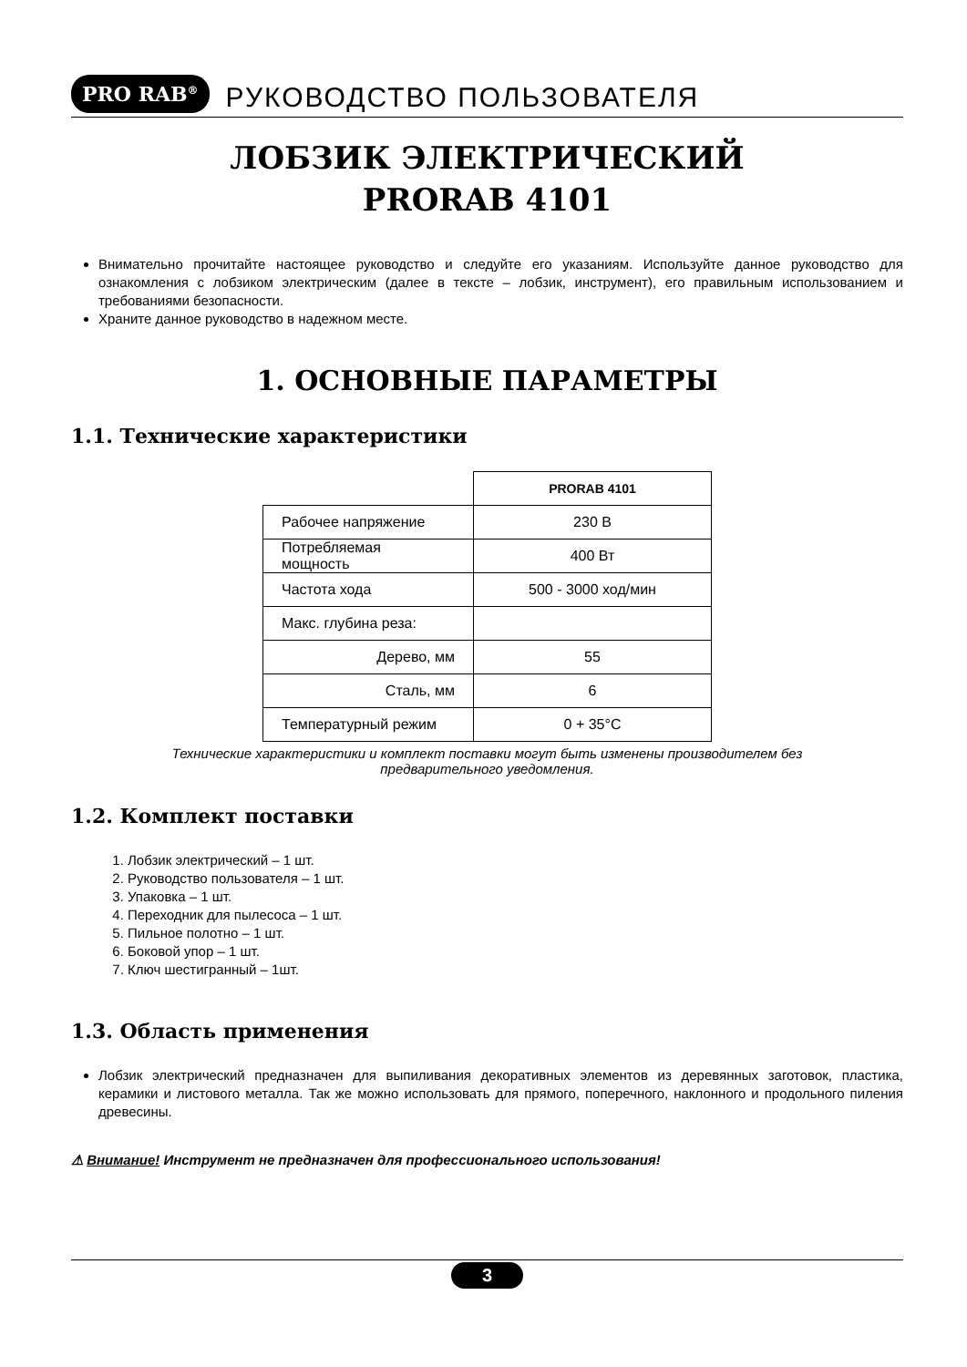PRO RAB<sup>®</sup> РУКОВОДСТВО ПОЛЬЗОВАТЕЛЯ
ЛОБЗИК ЭЛЕКТРИЧЕСКИЙ
PRORAB 4101
Внимательно прочитайте настоящее руководство и следуйте его указаниям. Используйте данное руководство для ознакомления с лобзиком электрическим (далее в тексте – лобзик, инструмент), его правильным использованием и требованиями безопасности.
Храните данное руководство в надежном месте.
1. ОСНОВНЫЕ ПАРАМЕТРЫ
1.1. Технические характеристики
| | PRORAB 4101 |
| Рабочее напряжение | 230 В |
| Потребляемая мощность | 400 Вт |
| Частота хода | 500 - 3000 ход/мин |
| Макс. глубина реза: | |
| Дерево, мм | 55 |
| Сталь, мм | 6 |
| Температурный режим | 0 + 35°С |
Технические характеристики и комплект поставки могут быть изменены производителем без
предварительного уведомления.
1.2. Комплект поставки
1. Лобзик электрический – 1 шт.
2. Руководство пользователя – 1 шт.
3. Упаковка – 1 шт.
4. Переходник для пылесоса – 1 шт.
5. Пильное полотно – 1 шт.
6. Боковой упор – 1 шт.
7. Ключ шестигранный – 1шт.
1.3. Область применения
Лобзик электрический предназначен для выпиливания декоративных элементов из деревянных заготовок, пластика, керамики и листового металла. Так же можно использовать для прямого, поперечного, наклонного и продольного пиления древесины.
⚠ Внимание! Инструмент не предназначен для профессионального использования!
3